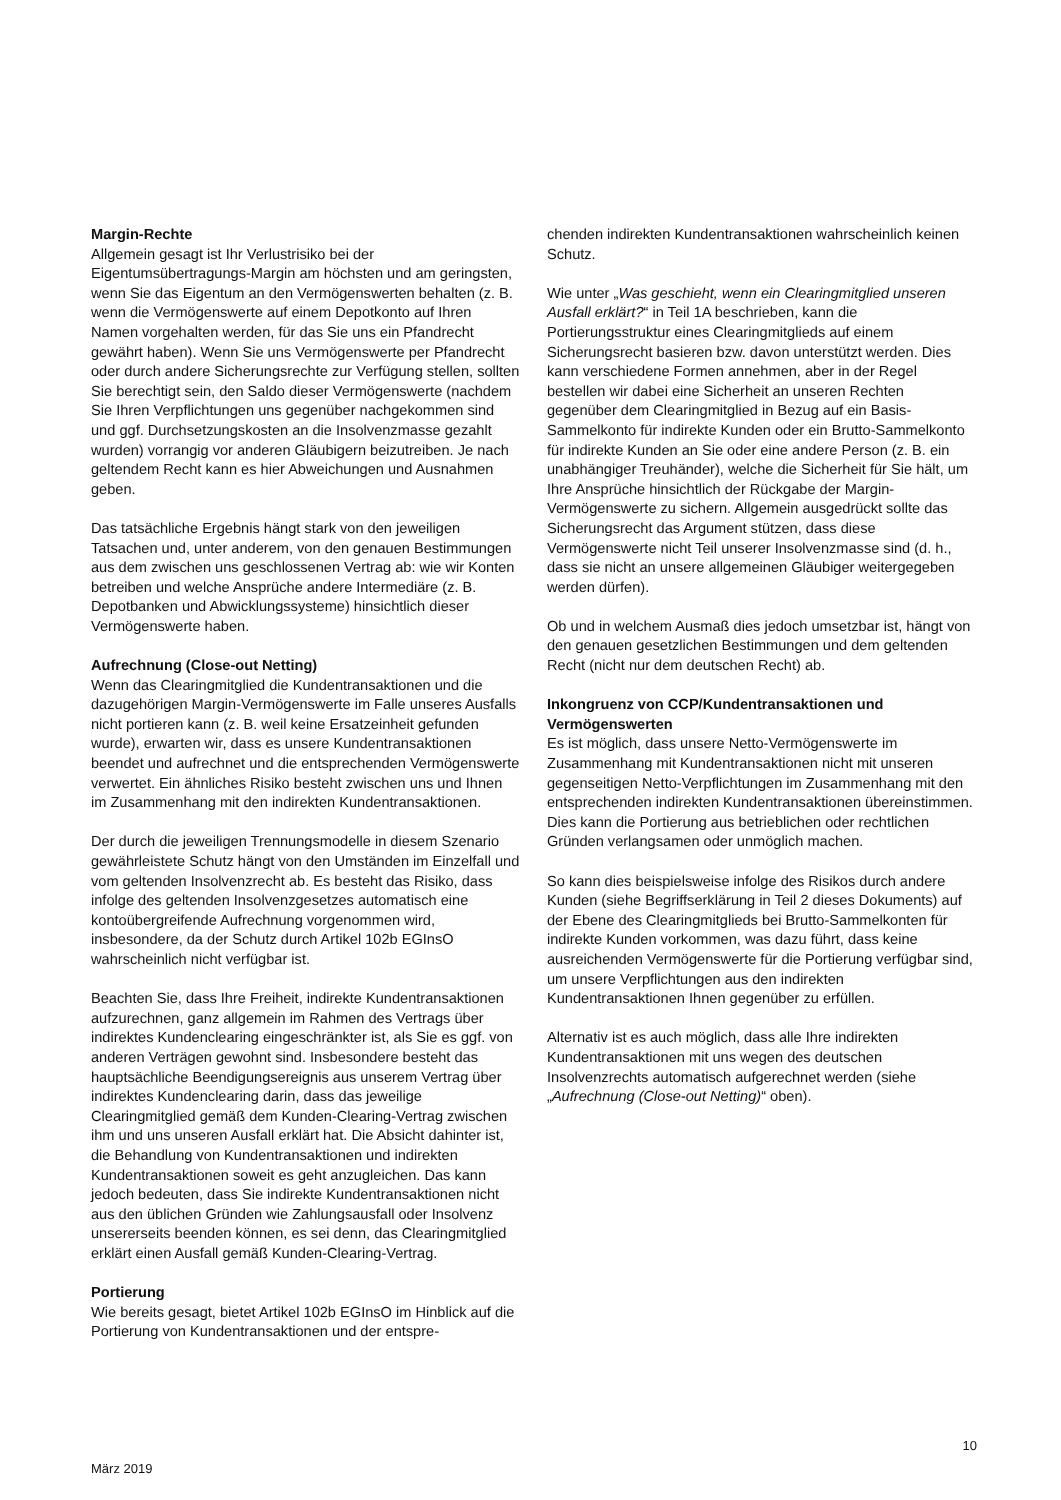Margin-Rechte
Allgemein gesagt ist Ihr Verlustrisiko bei der Eigentumsübertragungs-Margin am höchsten und am geringsten, wenn Sie das Eigentum an den Vermögenswerten behalten (z. B. wenn die Vermögenswerte auf einem Depotkonto auf Ihren Namen vorgehalten werden, für das Sie uns ein Pfandrecht gewährt haben). Wenn Sie uns Vermögenswerte per Pfandrecht oder durch andere Sicherungsrechte zur Verfügung stellen, sollten Sie berechtigt sein, den Saldo dieser Vermögenswerte (nachdem Sie Ihren Verpflichtungen uns gegenüber nachgekommen sind und ggf. Durchsetzungskosten an die Insolvenzmasse gezahlt wurden) vorrangig vor anderen Gläubigern beizutreiben. Je nach geltendem Recht kann es hier Abweichungen und Ausnahmen geben.
Das tatsächliche Ergebnis hängt stark von den jeweiligen Tatsachen und, unter anderem, von den genauen Bestimmungen aus dem zwischen uns geschlossenen Vertrag ab: wie wir Konten betreiben und welche Ansprüche andere Intermediäre (z. B. Depotbanken und Abwicklungssysteme) hinsichtlich dieser Vermögenswerte haben.
Aufrechnung (Close-out Netting)
Wenn das Clearingmitglied die Kundentransaktionen und die dazugehörigen Margin-Vermögenswerte im Falle unseres Ausfalls nicht portieren kann (z. B. weil keine Ersatzeinheit gefunden wurde), erwarten wir, dass es unsere Kundentransaktionen beendet und aufrechnet und die entsprechenden Vermögenswerte verwertet. Ein ähnliches Risiko besteht zwischen uns und Ihnen im Zusammenhang mit den indirekten Kundentransaktionen.
Der durch die jeweiligen Trennungsmodelle in diesem Szenario gewährleistete Schutz hängt von den Umständen im Einzelfall und vom geltenden Insolvenzrecht ab. Es besteht das Risiko, dass infolge des geltenden Insolvenzgesetzes automatisch eine kontoübergreifende Aufrechnung vorgenommen wird, insbesondere, da der Schutz durch Artikel 102b EGInsO wahrscheinlich nicht verfügbar ist.
Beachten Sie, dass Ihre Freiheit, indirekte Kundentransaktionen aufzurechnen, ganz allgemein im Rahmen des Vertrags über indirektes Kundenclearing eingeschränkter ist, als Sie es ggf. von anderen Verträgen gewohnt sind. Insbesondere besteht das hauptsächliche Beendigungsereignis aus unserem Vertrag über indirektes Kundenclearing darin, dass das jeweilige Clearingmitglied gemäß dem Kunden-Clearing-Vertrag zwischen ihm und uns unseren Ausfall erklärt hat. Die Absicht dahinter ist, die Behandlung von Kundentransaktionen und indirekten Kundentransaktionen soweit es geht anzugleichen. Das kann jedoch bedeuten, dass Sie indirekte Kundentransaktionen nicht aus den üblichen Gründen wie Zahlungsausfall oder Insolvenz unsererseits beenden können, es sei denn, das Clearingmitglied erklärt einen Ausfall gemäß Kunden-Clearing-Vertrag.
Portierung
Wie bereits gesagt, bietet Artikel 102b EGInsO im Hinblick auf die Portierung von Kundentransaktionen und der entspre-
chenden indirekten Kundentransaktionen wahrscheinlich keinen Schutz.
Wie unter „Was geschieht, wenn ein Clearingmitglied unseren Ausfall erklärt?“ in Teil 1A beschrieben, kann die Portierungsstruktur eines Clearingmitglieds auf einem Sicherungsrecht basieren bzw. davon unterstützt werden. Dies kann verschiedene Formen annehmen, aber in der Regel bestellen wir dabei eine Sicherheit an unseren Rechten gegenüber dem Clearingmitglied in Bezug auf ein Basis-Sammelkonto für indirekte Kunden oder ein Brutto-Sammelkonto für indirekte Kunden an Sie oder eine andere Person (z. B. ein unabhängiger Treuhänder), welche die Sicherheit für Sie hält, um Ihre Ansprüche hinsichtlich der Rückgabe der Margin-Vermögenswerte zu sichern. Allgemein ausgedrückt sollte das Sicherungsrecht das Argument stützen, dass diese Vermögenswerte nicht Teil unserer Insolvenzmasse sind (d. h., dass sie nicht an unsere allgemeinen Gläubiger weitergegeben werden dürfen).
Ob und in welchem Ausmaß dies jedoch umsetzbar ist, hängt von den genauen gesetzlichen Bestimmungen und dem geltenden Recht (nicht nur dem deutschen Recht) ab.
Inkongruenz von CCP/Kundentransaktionen und Vermögenswerten
Es ist möglich, dass unsere Netto-Vermögenswerte im Zusammenhang mit Kundentransaktionen nicht mit unseren gegenseitigen Netto-Verpflichtungen im Zusammenhang mit den entsprechenden indirekten Kundentransaktionen übereinstimmen. Dies kann die Portierung aus betrieblichen oder rechtlichen Gründen verlangsamen oder unmöglich machen.
So kann dies beispielsweise infolge des Risikos durch andere Kunden (siehe Begriffserklärung in Teil 2 dieses Dokuments) auf der Ebene des Clearingmitglieds bei Brutto-Sammelkonten für indirekte Kunden vorkommen, was dazu führt, dass keine ausreichenden Vermögenswerte für die Portierung verfügbar sind, um unsere Verpflichtungen aus den indirekten Kundentransaktionen Ihnen gegenüber zu erfüllen.
Alternativ ist es auch möglich, dass alle Ihre indirekten Kundentransaktionen mit uns wegen des deutschen Insolvenzrechts automatisch aufgerechnet werden (siehe „Aufrechnung (Close-out Netting)“ oben).
10
März 2019